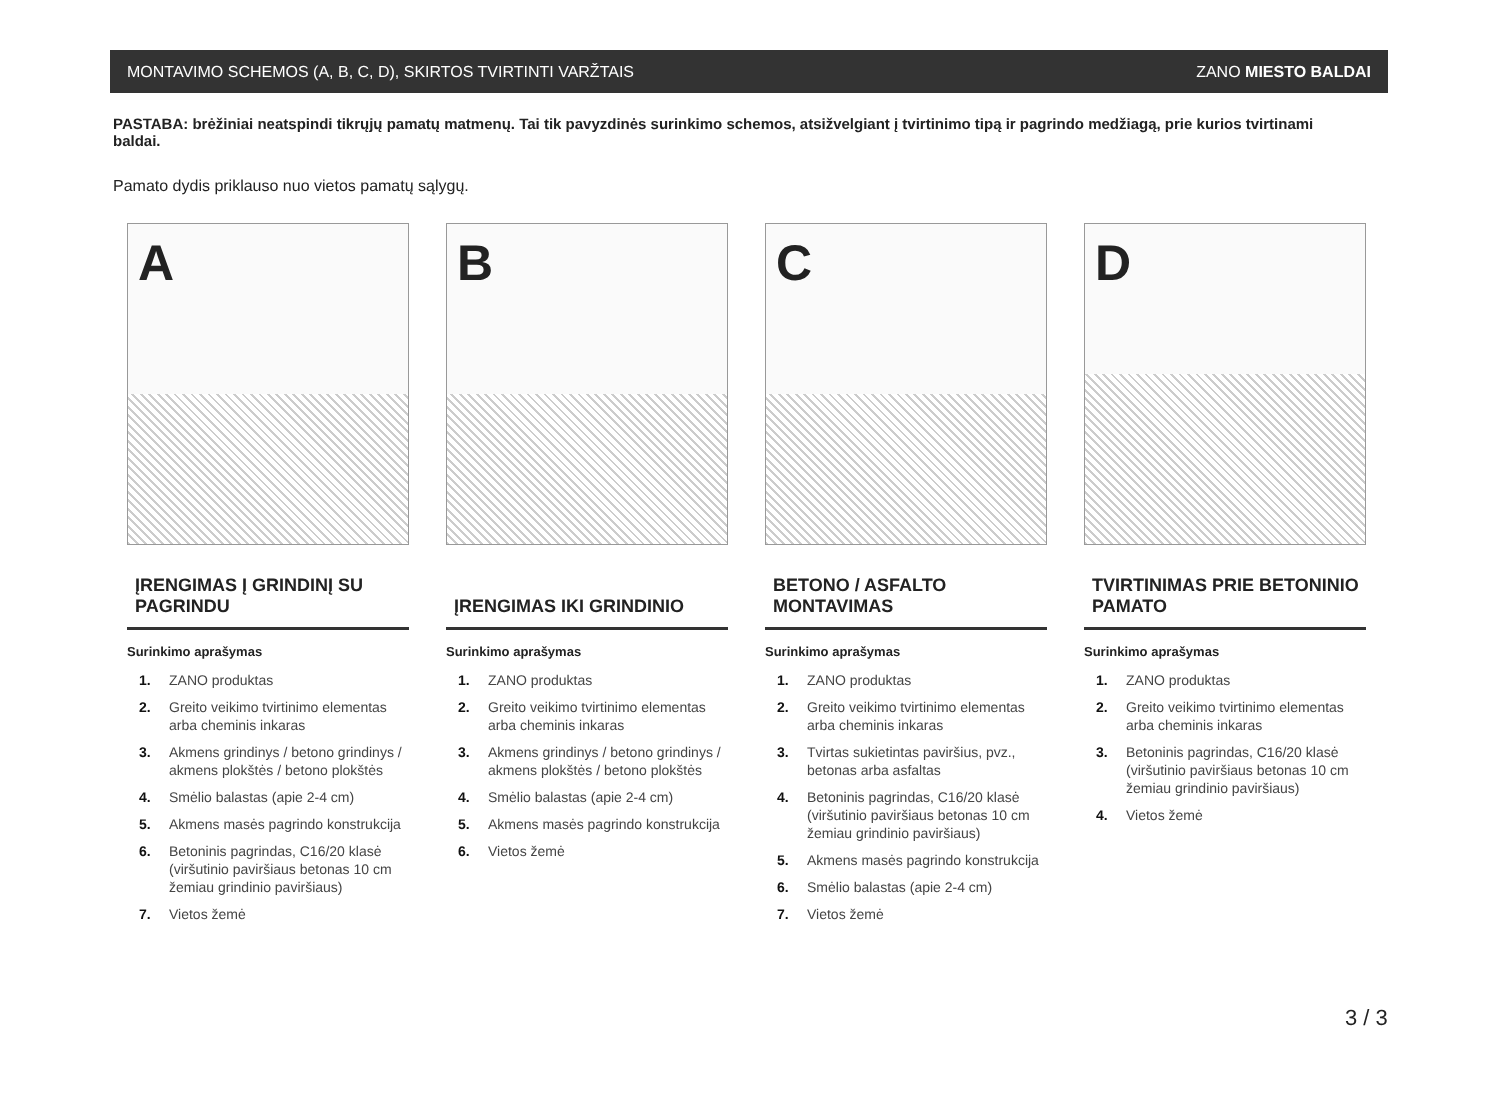MONTAVIMO SCHEMOS (A, B, C, D), SKIRTOS TVIRTINTI VARŽTAIS ZANO MIESTO BALDAI
PASTABA: brėžiniai neatspindi tikrųjų pamatų matmenų. Tai tik pavyzdinės surinkimo schemos, atsižvelgiant į tvirtinimo tipą ir pagrindo medžiagą, prie kurios tvirtinami baldai.
Pamato dydis priklauso nuo vietos pamatų sąlygų.
A
ĮRENGIMAS Į GRINDINĮ SU PAGRINDU
Surinkimo aprašymas
1. ZANO produktas
2. Greito veikimo tvirtinimo elementas arba cheminis inkaras
3. Akmens grindinys / betono grindinys / akmens plokštės / betono plokštės
4. Smėlio balastas (apie 2-4 cm)
5. Akmens masės pagrindo konstrukcija
6. Betoninis pagrindas, C16/20 klasė (viršutinio paviršiaus betonas 10 cm žemiau grindinio paviršiaus)
7. Vietos žemė
B
ĮRENGIMAS IKI GRINDINIO
Surinkimo aprašymas
1. ZANO produktas
2. Greito veikimo tvirtinimo elementas arba cheminis inkaras
3. Akmens grindinys / betono grindinys / akmens plokštės / betono plokštės
4. Smėlio balastas (apie 2-4 cm)
5. Akmens masės pagrindo konstrukcija
6. Vietos žemė
C
BETONO / ASFALTO MONTAVIMAS
Surinkimo aprašymas
1. ZANO produktas
2. Greito veikimo tvirtinimo elementas arba cheminis inkaras
3. Tvirtas sukietintas paviršius, pvz., betonas arba asfaltas
4. Betoninis pagrindas, C16/20 klasė (viršutinio paviršiaus betonas 10 cm žemiau grindinio paviršiaus)
5. Akmens masės pagrindo konstrukcija
6. Smėlio balastas (apie 2-4 cm)
7. Vietos žemė
D
TVIRTINIMAS PRIE BETONINIO PAMATO
Surinkimo aprašymas
1. ZANO produktas
2. Greito veikimo tvirtinimo elementas arba cheminis inkaras
3. Betoninis pagrindas, C16/20 klasė (viršutinio paviršiaus betonas 10 cm žemiau grindinio paviršiaus)
4. Vietos žemė
3 / 3